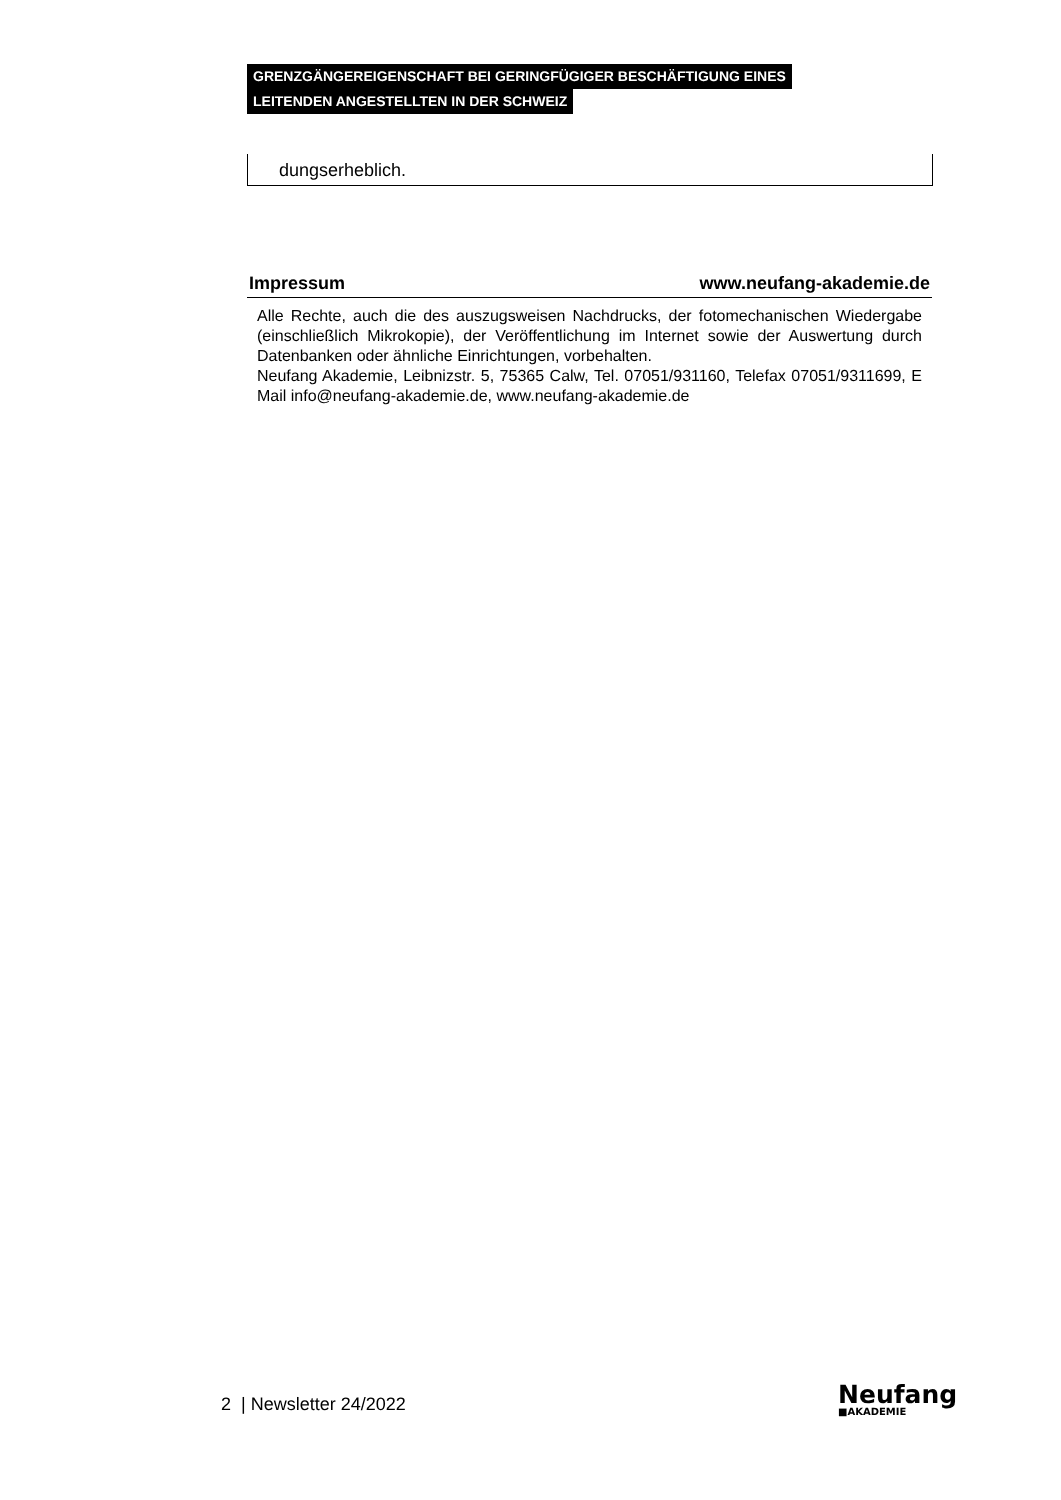GRENZGÄNGEREIGENSCHAFT BEI GERINGFÜGIGER BESCHÄFTIGUNG EINES
LEITENDEN ANGESTELLTEN IN DER SCHWEIZ
dungserheblich.
Impressum www.neufang-akademie.de
Alle Rechte, auch die des auszugsweisen Nachdrucks, der fotomechanischen Wiedergabe (einschließlich Mikrokopie), der Veröffentlichung im Internet sowie der Auswertung durch Datenbanken oder ähnliche Einrichtungen, vorbehalten.
Neufang Akademie, Leibnizstr. 5, 75365 Calw, Tel. 07051/931160, Telefax 07051/9311699, E Mail info@neufang-akademie.de, www.neufang-akademie.de
2 | Newsletter 24/2022
Neufang
■AKADEMIE